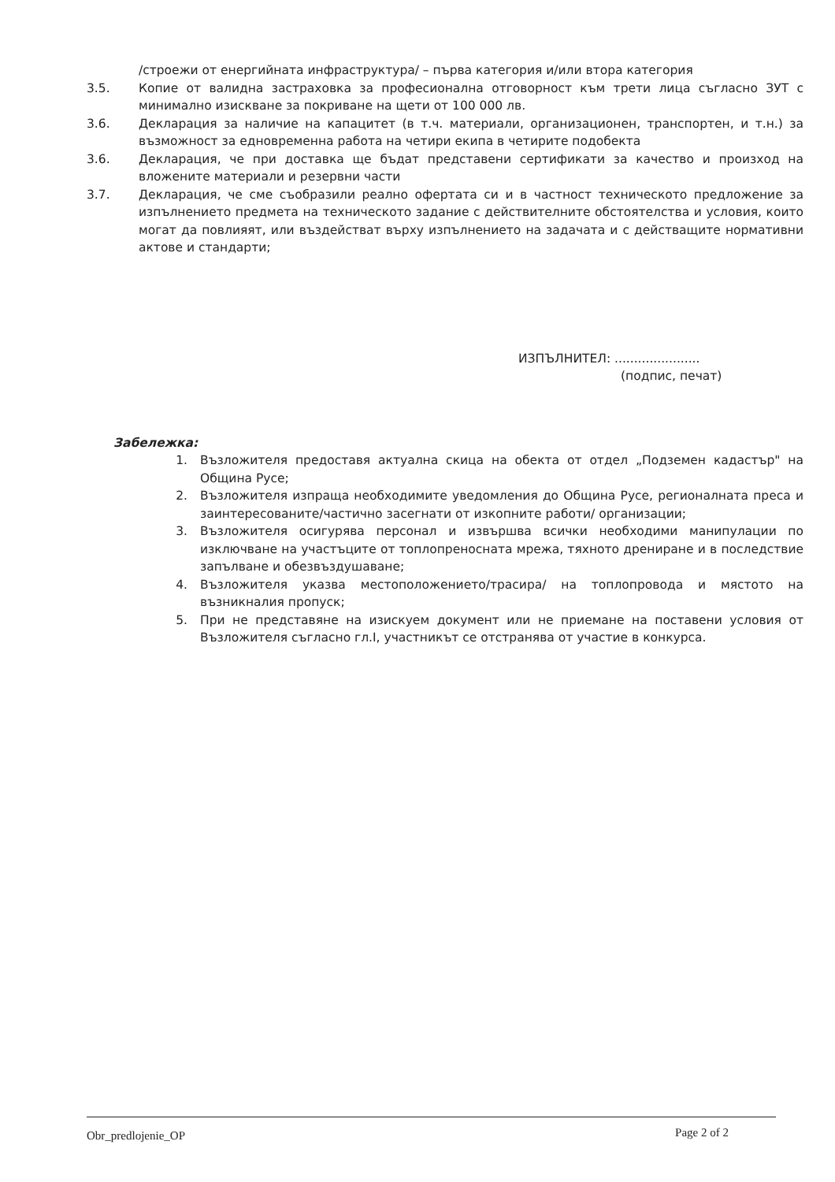/строежи от енергийната инфраструктура/ – първа категория и/или втора категория
3.5. Копие от валидна застраховка за професионална отговорност към трети лица съгласно ЗУТ с минимално изискване за покриване на щети от 100 000 лв.
3.6. Декларация за наличие на капацитет (в т.ч. материали, организационен, транспортен, и т.н.) за възможност за едновременна работа на четири екипа в четирите подобекта
3.6. Декларация, че при доставка ще бъдат представени сертификати за качество и произход на вложените материали и резервни части
3.7. Декларация, че сме съобразили реално офертата си и в частност техническото предложение за изпълнението предмета на техническото задание с действителните обстоятелства и условия, които могат да повлияят, или въздействат върху изпълнението на задачата и с действащите нормативни актове и стандарти;
ИЗПЪЛНИТЕЛ: ......................
(подпис, печат)
Забележка:
1. Възложителя предоставя актуална скица на обекта от отдел „Подземен кадастър" на Община Русе;
2. Възложителя изпраща необходимите уведомления до Община Русе, регионалната преса и заинтересованите/частично засегнати от изкопните работи/ организации;
3. Възложителя осигурява персонал и извършва всички необходими манипулации по изключване на участъците от топлопреносната мрежа, тяхното дрениране и в последствие запълване и обезвъздушаване;
4. Възложителя указва местоположението/трасира/ на топлопровода и мястото на възникналия пропуск;
5. При не представяне на изискуем документ или не приемане на поставени условия от Възложителя съгласно гл.I, участникът се отстранява от участие в конкурса.
Obr_predlojenie_OP Page 2 of 2